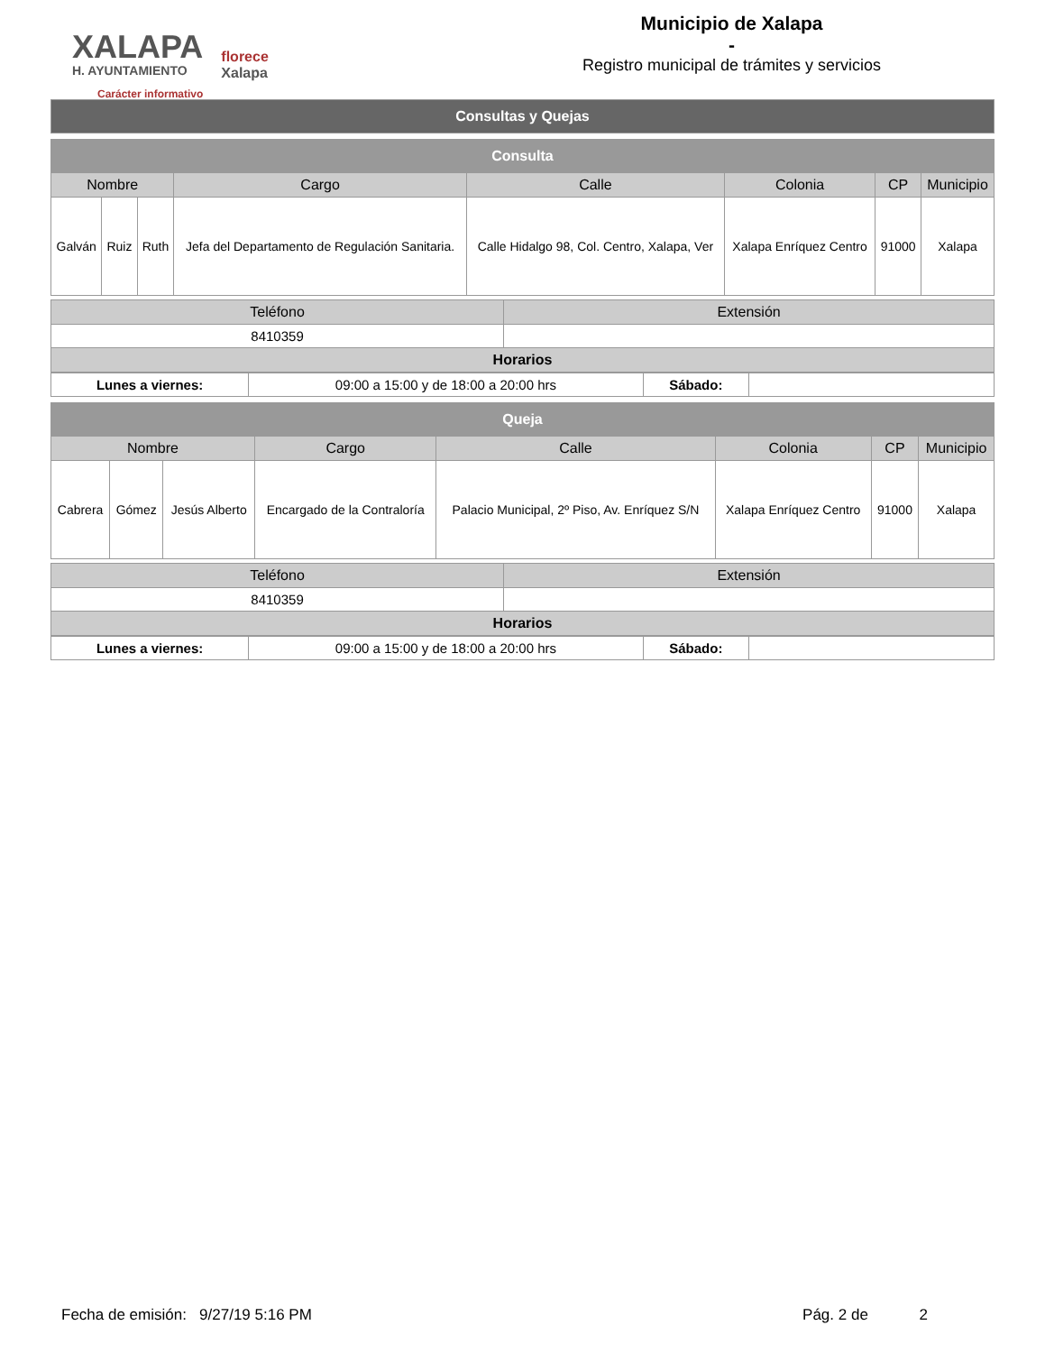XALAPA
H. AYUNTAMIENTO
Carácter informativo
florece
Xalapa
Municipio de Xalapa
-
Registro municipal de trámites y servicios
| Consultas y Quejas |
| Consulta | | | | | | | |
| Nombre | | | Cargo | Calle | Colonia | CP | Municipio |
| Galván | Ruiz | Ruth | Jefa del Departamento de Regulación Sanitaria. | Calle Hidalgo 98, Col. Centro, Xalapa, Ver | Xalapa Enríquez Centro | 91000 | Xalapa |
| Teléfono | Extensión |
| --- | --- |
| 8410359 | |
| Horarios | |
| Lunes a viernes: | 09:00 a 15:00 y de 18:00 a 20:00 hrs | Sábado: | |
| Queja | | | | | | | |
| Nombre | | | Cargo | Calle | Colonia | CP | Municipio |
| Cabrera | Gómez | Jesús Alberto | Encargado de la Contraloría | Palacio Municipal, 2º Piso, Av. Enríquez S/N | Xalapa Enríquez Centro | 91000 | Xalapa |
| Teléfono | Extensión |
| --- | --- |
| 8410359 | |
| Horarios | |
| Lunes a viernes: | 09:00 a 15:00 y de 18:00 a 20:00 hrs | Sábado: | |
Fecha de emisión: 9/27/19 5:16 PM Pág. 2 de 2